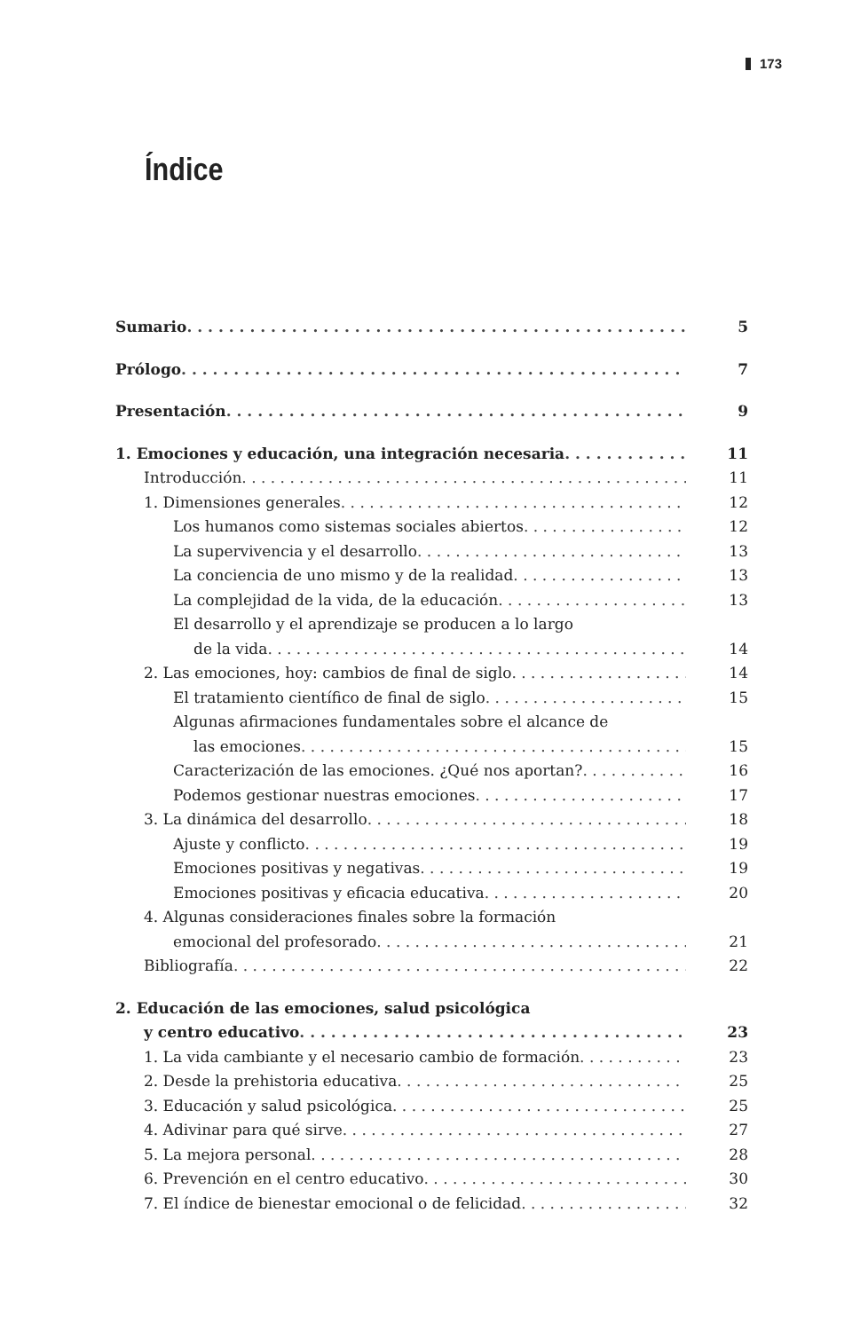173
Índice
Sumario 5
Prólogo 7
Presentación 9
1. Emociones y educación, una integración necesaria 11
Introducción 11
1. Dimensiones generales 12
Los humanos como sistemas sociales abiertos 12
La supervivencia y el desarrollo 13
La conciencia de uno mismo y de la realidad 13
La complejidad de la vida, de la educación 13
El desarrollo y el aprendizaje se producen a lo largo
de la vida 14
2. Las emociones, hoy: cambios de final de siglo 14
El tratamiento científico de final de siglo 15
Algunas afirmaciones fundamentales sobre el alcance de
las emociones 15
Caracterización de las emociones. ¿Qué nos aportan? 16
Podemos gestionar nuestras emociones 17
3. La dinámica del desarrollo 18
Ajuste y conflicto 19
Emociones positivas y negativas 19
Emociones positivas y eficacia educativa 20
4. Algunas consideraciones finales sobre la formación
emocional del profesorado 21
Bibliografía 22
2. Educación de las emociones, salud psicológica
y centro educativo 23
1. La vida cambiante y el necesario cambio de formación 23
2. Desde la prehistoria educativa 25
3. Educación y salud psicológica 25
4. Adivinar para qué sirve 27
5. La mejora personal 28
6. Prevención en el centro educativo 30
7. El índice de bienestar emocional o de felicidad 32